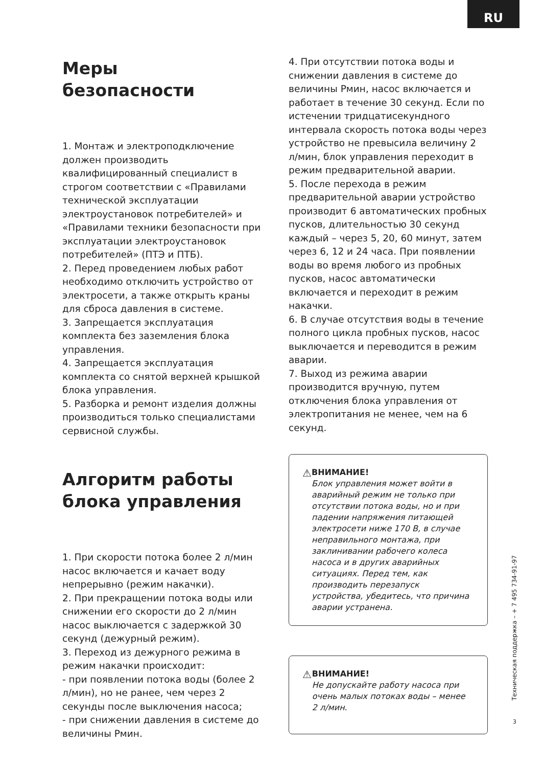RU
Меры
безопасности
1. Монтаж и электроподключение должен производить квалифицированный специалист в строгом соответствии с «Правилами технической эксплуатации электроустановок потребителей» и «Правилами техники безопасности при эксплуатации электроустановок потребителей» (ПТЭ и ПТБ).
2. Перед проведением любых работ необходимо отключить устройство от электросети, а также открыть краны для сброса давления в системе.
3. Запрещается эксплуатация комплекта без заземления блока управления.
4. Запрещается эксплуатация комплекта со снятой верхней крышкой блока управления.
5. Разборка и ремонт изделия должны производиться только специалистами сервисной службы.
Алгоритм работы
блока управления
1. При скорости потока более 2 л/мин насос включается и качает воду непрерывно (режим накачки).
2. При прекращении потока воды или снижении его скорости до 2 л/мин насос выключается с задержкой 30 секунд (дежурный режим).
3. Переход из дежурного режима в режим накачки происходит:
- при появлении потока воды (более 2 л/мин), но не ранее, чем через 2 секунды после выключения насоса;
- при снижении давления в системе до величины Рмин.
4. При отсутствии потока воды и снижении давления в системе до величины Рмин, насос включается и работает в течение 30 секунд. Если по истечении тридцатисекундного интервала скорость потока воды через устройство не превысила величину 2 л/мин, блок управления переходит в режим предварительной аварии.
5. После перехода в режим предварительной аварии устройство производит 6 автоматических пробных пусков, длительностью 30 секунд каждый – через 5, 20, 60 минут, затем через 6, 12 и 24 часа. При появлении воды во время любого из пробных пусков, насос автоматически включается и переходит в режим накачки.
6. В случае отсутствия воды в течение полного цикла пробных пусков, насос выключается и переводится в режим аварии.
7. Выход из режима аварии производится вручную, путем отключения блока управления от электропитания не менее, чем на 6 секунд.
⚠
ВНИМАНИЕ!
Блок управления может войти в аварийный режим не только при отсутствии потока воды, но и при падении напряжения питающей электросети ниже 170 В, в случае неправильного монтажа, при заклинивании рабочего колеса насоса и в других аварийных ситуациях. Перед тем, как производить перезапуск устройства, убедитесь, что причина аварии устранена.
⚠
ВНИМАНИЕ!
Не допускайте работу насоса при очень малых потоках воды – менее 2 л/мин.
Техническая поддержка – + 7 495 734-91-97
3